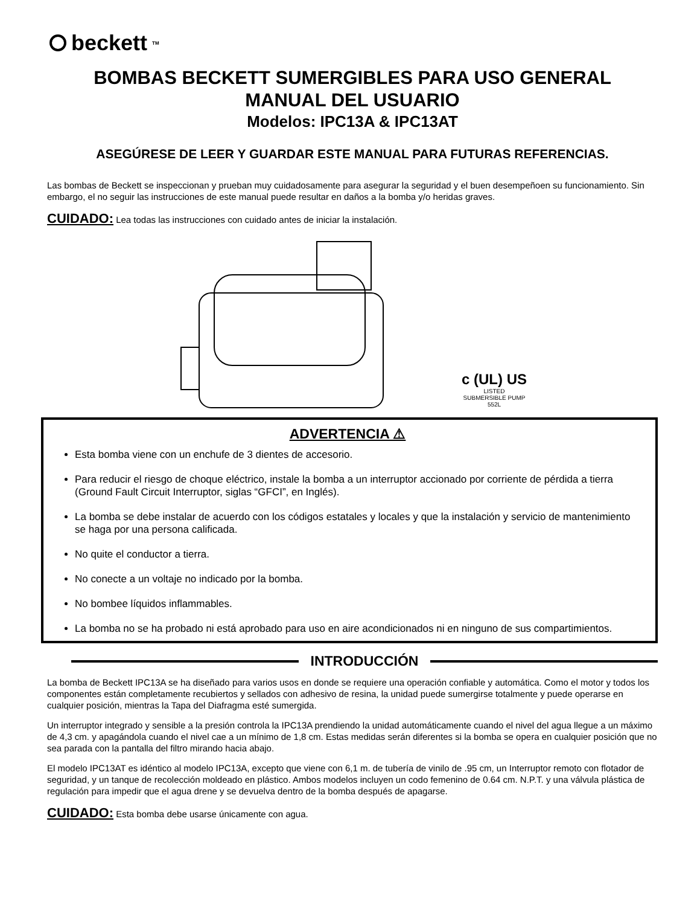beckett<sub>TM</sub>
BOMBAS BECKETT SUMERGIBLES PARA USO GENERAL
MANUAL DEL USUARIO
Modelos: IPC13A & IPC13AT
ASEGÚRESE DE LEER Y GUARDAR ESTE MANUAL PARA FUTURAS REFERENCIAS.
Las bombas de Beckett se inspeccionan y prueban muy cuidadosamente para asegurar la seguridad y el buen desempeñoen su funcionamiento. Sin embargo, el no seguir las instrucciones de este manual puede resultar en daños a la bomba y/o heridas graves.
CUIDADO: Lea todas las instrucciones con cuidado antes de iniciar la instalación.
c (UL) US
LISTED
SUBMERSIBLE PUMP
552L
ADVERTENCIA ⚠
Esta bomba viene con un enchufe de 3 dientes de accesorio.
Para reducir el riesgo de choque eléctrico, instale la bomba a un interruptor accionado por corriente de pérdida a tierra (Ground Fault Circuit Interruptor, siglas “GFCI”, en Inglés).
La bomba se debe instalar de acuerdo con los códigos estatales y locales y que la instalación y servicio de mantenimiento se haga por una persona calificada.
No quite el conductor a tierra.
No conecte a un voltaje no indicado por la bomba.
No bombee líquidos inflammables.
La bomba no se ha probado ni está aprobado para uso en aire acondicionados ni en ninguno de sus compartimientos.
INTRODUCCIÓN
La bomba de Beckett IPC13A se ha diseñado para varios usos en donde se requiere una operación confiable y automática. Como el motor y todos los componentes están completamente recubiertos y sellados con adhesivo de resina, la unidad puede sumergirse totalmente y puede operarse en cualquier posición, mientras la Tapa del Diafragma esté sumergida.
Un interruptor integrado y sensible a la presión controla la IPC13A prendiendo la unidad automáticamente cuando el nivel del agua llegue a un máximo de 4,3 cm. y apagándola cuando el nivel cae a un mínimo de 1,8 cm. Estas medidas serán diferentes si la bomba se opera en cualquier posición que no sea parada con la pantalla del filtro mirando hacia abajo.
El modelo IPC13AT es idéntico al modelo IPC13A, excepto que viene con 6,1 m. de tubería de vinilo de .95 cm, un Interruptor remoto con flotador de seguridad, y un tanque de recolección moldeado en plástico. Ambos modelos incluyen un codo femenino de 0.64 cm. N.P.T. y una válvula plástica de regulación para impedir que el agua drene y se devuelva dentro de la bomba después de apagarse.
CUIDADO: Esta bomba debe usarse únicamente con agua.